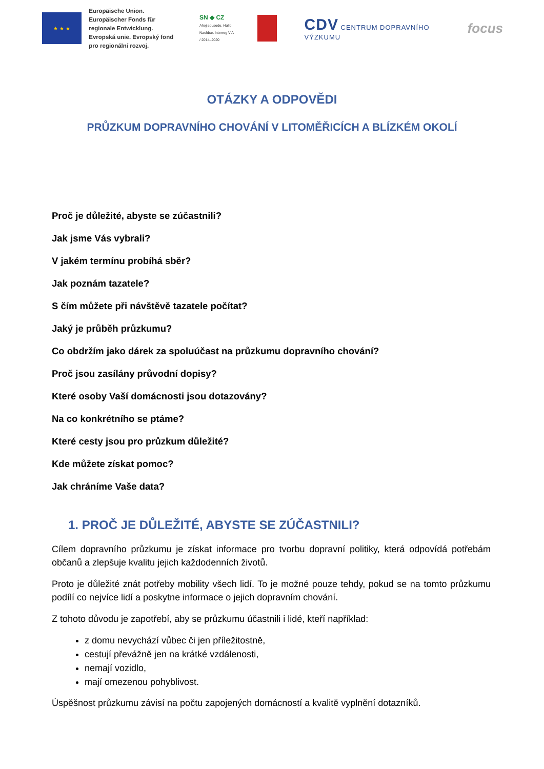★ ★ ★
Europäische Union. Europäischer Fonds für regionale Entwicklung. Evropská unie. Evropský fond pro regionální rozvoj.
SN ◆ CZ
Ahoj sousede. Hallo Nachbar. Interreg V A / 2014–2020
CDV CENTRUM DOPRAVNÍHO VÝZKUMU
focus
OTÁZKY A ODPOVĚDI
PRŮZKUM DOPRAVNÍHO CHOVÁNÍ V LITOMĚŘICÍCH A BLÍZKÉM OKOLÍ
Proč je důležité, abyste se zúčastnili?
Jak jsme Vás vybrali?
V jakém termínu probíhá sběr?
Jak poznám tazatele?
S čím můžete při návštěvě tazatele počítat?
Jaký je průběh průzkumu?
Co obdržím jako dárek za spoluúčast na průzkumu dopravního chování?
Proč jsou zasílány průvodní dopisy?
Které osoby Vaší domácnosti jsou dotazovány?
Na co konkrétního se ptáme?
Které cesty jsou pro průzkum důležité?
Kde můžete získat pomoc?
Jak chráníme Vaše data?
1. PROČ JE DŮLEŽITÉ, ABYSTE SE ZÚČASTNILI?
Cílem dopravního průzkumu je získat informace pro tvorbu dopravní politiky, která odpovídá potřebám občanů a zlepšuje kvalitu jejich každodenních životů.
Proto je důležité znát potřeby mobility všech lidí. To je možné pouze tehdy, pokud se na tomto průzkumu podílí co nejvíce lidí a poskytne informace o jejich dopravním chování.
Z tohoto důvodu je zapotřebí, aby se průzkumu účastnili i lidé, kteří například:
z domu nevychází vůbec či jen příležitostně,
cestují převážně jen na krátké vzdálenosti,
nemají vozidlo,
mají omezenou pohyblivost.
Úspěšnost průzkumu závisí na počtu zapojených domácností a kvalitě vyplnění dotazníků.